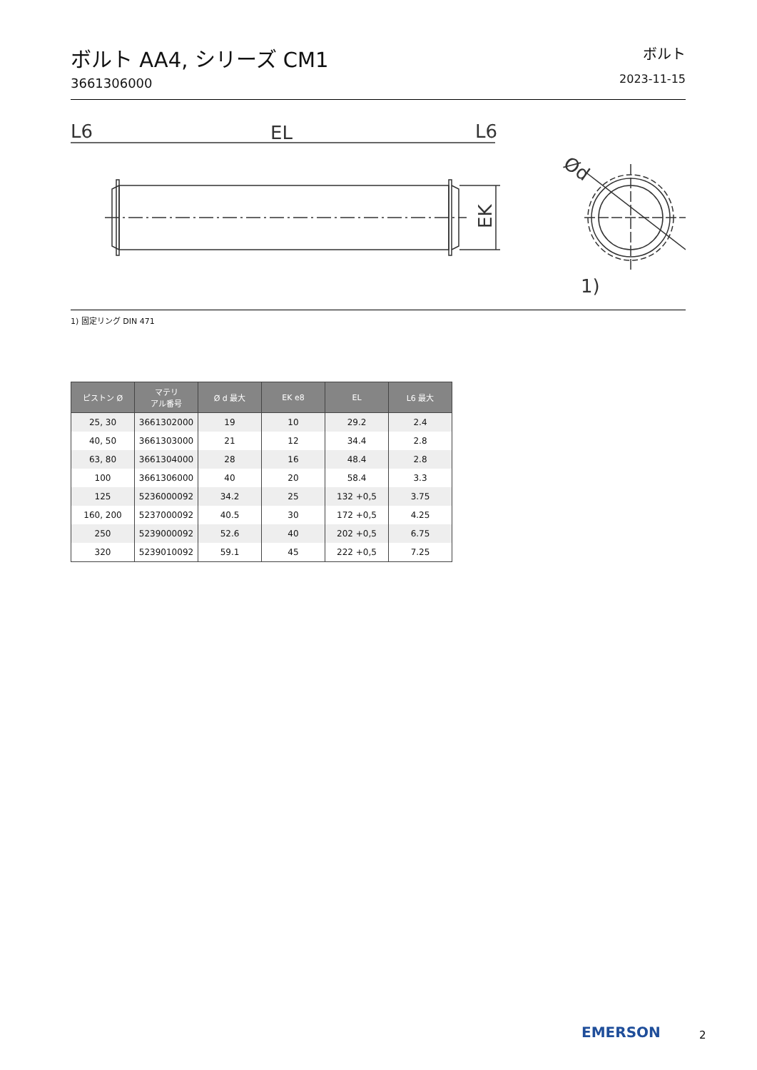ボルト AA4, シリーズ CM1
3661306000
ボルト
2023-11-15
L6
EL
L6
EK
Ød
1)
1) 固定リング DIN 471
| ピストン Ø | マテリ アル番号 | Ø d 最大 | EK e8 | EL | L6 最大 |
| --- | --- | --- | --- | --- | --- |
| 25, 30 | 3661302000 | 19 | 10 | 29.2 | 2.4 |
| 40, 50 | 3661303000 | 21 | 12 | 34.4 | 2.8 |
| 63, 80 | 3661304000 | 28 | 16 | 48.4 | 2.8 |
| 100 | 3661306000 | 40 | 20 | 58.4 | 3.3 |
| 125 | 5236000092 | 34.2 | 25 | 132 +0,5 | 3.75 |
| 160, 200 | 5237000092 | 40.5 | 30 | 172 +0,5 | 4.25 |
| 250 | 5239000092 | 52.6 | 40 | 202 +0,5 | 6.75 |
| 320 | 5239010092 | 59.1 | 45 | 222 +0,5 | 7.25 |
EMERSON 2